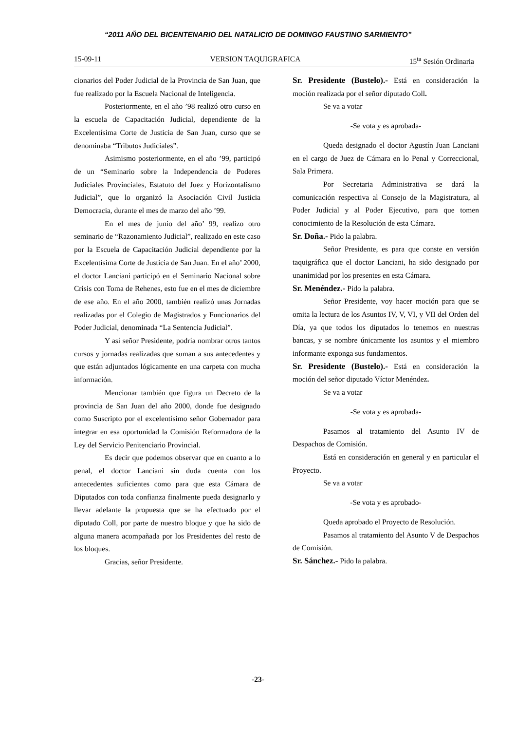“2011 AÑO DEL BICENTENARIO DEL NATALICIO DE DOMINGO FAUSTINO SARMIENTO”
15-09-11 VERSION TAQUIGRAFICA 15<sup>ta</sup> Sesión Ordinaria
cionarios del Poder Judicial de la Provincia de San Juan, que fue realizado por la Escuela Nacional de Inteligencia.
Posteriormente, en el año ’98 realizó otro curso en la escuela de Capacitación Judicial, dependiente de la Excelentísima Corte de Justicia de San Juan, curso que se denominaba “Tributos Judiciales”.
Asimismo posteriormente, en el año ’99, participó de un “Seminario sobre la Independencia de Poderes Judiciales Provinciales, Estatuto del Juez y Horizontalismo Judicial”, que lo organizó la Asociación Civil Justicia Democracia, durante el mes de marzo del año ’99.
En el mes de junio del año’ 99, realizo otro seminario de “Razonamiento Judicial”, realizado en este caso por la Escuela de Capacitación Judicial dependiente por la Excelentísima Corte de Justicia de San Juan. En el año’ 2000, el doctor Lanciani participó en el Seminario Nacional sobre Crisis con Toma de Rehenes, esto fue en el mes de diciembre de ese año. En el año 2000, también realizó unas Jornadas realizadas por el Colegio de Magistrados y Funcionarios del Poder Judicial, denominada “La Sentencia Judicial”.
Y así señor Presidente, podría nombrar otros tantos cursos y jornadas realizadas que suman a sus antecedentes y que están adjuntados lógicamente en una carpeta con mucha información.
Mencionar también que figura un Decreto de la provincia de San Juan del año 2000, donde fue designado como Suscripto por el excelentísimo señor Gobernador para integrar en esa oportunidad la Comisión Reformadora de la Ley del Servicio Penitenciario Provincial.
Es decir que podemos observar que en cuanto a lo penal, el doctor Lanciani sin duda cuenta con los antecedentes suficientes como para que esta Cámara de Diputados con toda confianza finalmente pueda designarlo y llevar adelante la propuesta que se ha efectuado por el diputado Coll, por parte de nuestro bloque y que ha sido de alguna manera acompañada por los Presidentes del resto de los bloques.
Gracias, señor Presidente.
Sr. Presidente (Bustelo).- Está en consideración la moción realizada por el señor diputado Coll.
Se va a votar
-Se vota y es aprobada-
Queda designado el doctor Agustín Juan Lanciani en el cargo de Juez de Cámara en lo Penal y Correccional, Sala Primera.
Por Secretaria Administrativa se dará la comunicación respectiva al Consejo de la Magistratura, al Poder Judicial y al Poder Ejecutivo, para que tomen conocimiento de la Resolución de esta Cámara.
Sr. Doña.- Pido la palabra.
Señor Presidente, es para que conste en versión taquigráfica que el doctor Lanciani, ha sido designado por unanimidad por los presentes en esta Cámara.
Sr. Menéndez.- Pido la palabra.
Señor Presidente, voy hacer moción para que se omita la lectura de los Asuntos IV, V, VI, y VII del Orden del Día, ya que todos los diputados lo tenemos en nuestras bancas, y se nombre únicamente los asuntos y el miembro informante exponga sus fundamentos.
Sr. Presidente (Bustelo).- Está en consideración la moción del señor diputado Víctor Menéndez.
Se va a votar
-Se vota y es aprobada-
Pasamos al tratamiento del Asunto IV de Despachos de Comisión.
Está en consideración en general y en particular el Proyecto.
Se va a votar
-Se vota y es aprobado-
Queda aprobado el Proyecto de Resolución.
Pasamos al tratamiento del Asunto V de Despachos de Comisión.
Sr. Sánchez.- Pido la palabra.
-23-